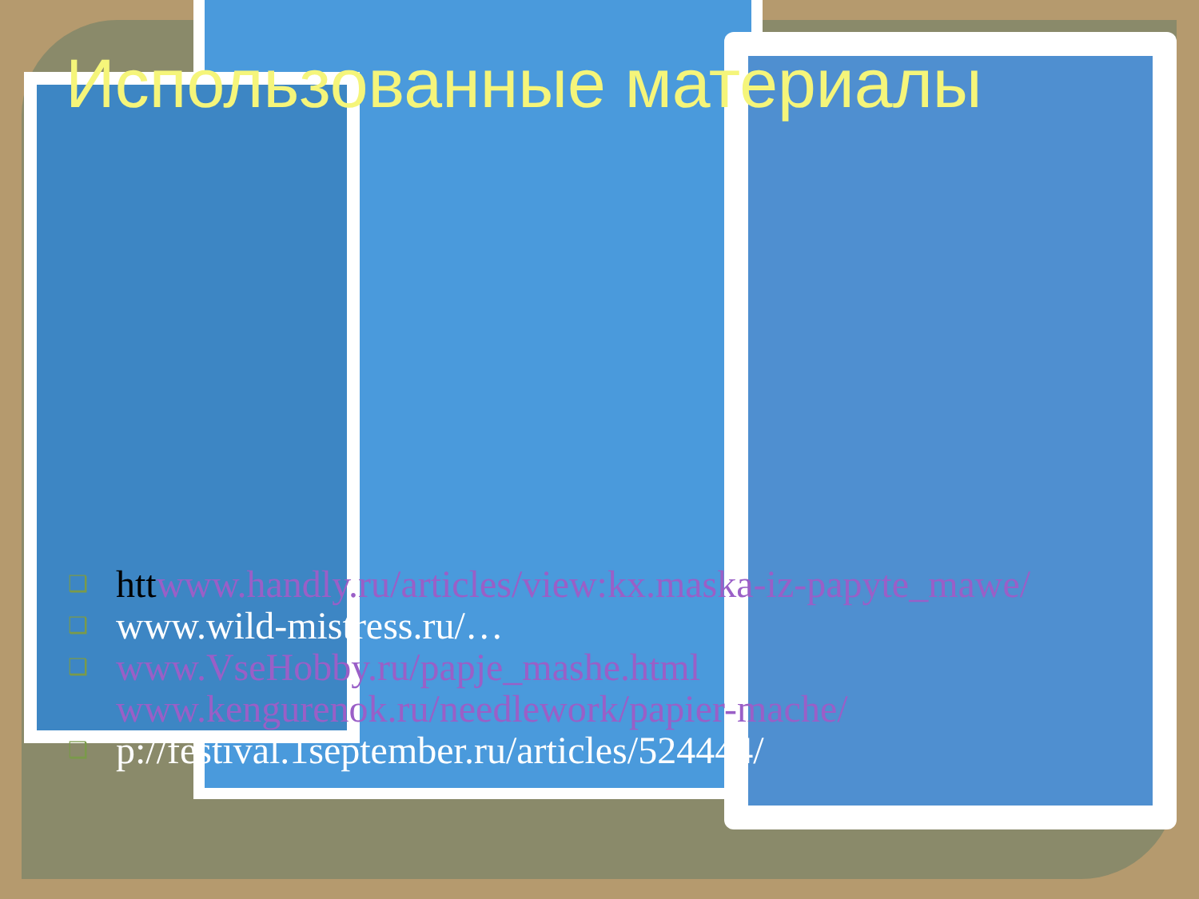Использованные материалы
❑ htt www.handly.ru/articles/view:kx.maska-iz-papyte_mawe/
❑ www.wild-mistress.ru/…
❑ www.VseHobby.ru/papje_mashe.html www.kengurenok.ru/needlework/papier-mache/
❑ p://festival.1september.ru/articles/524444/